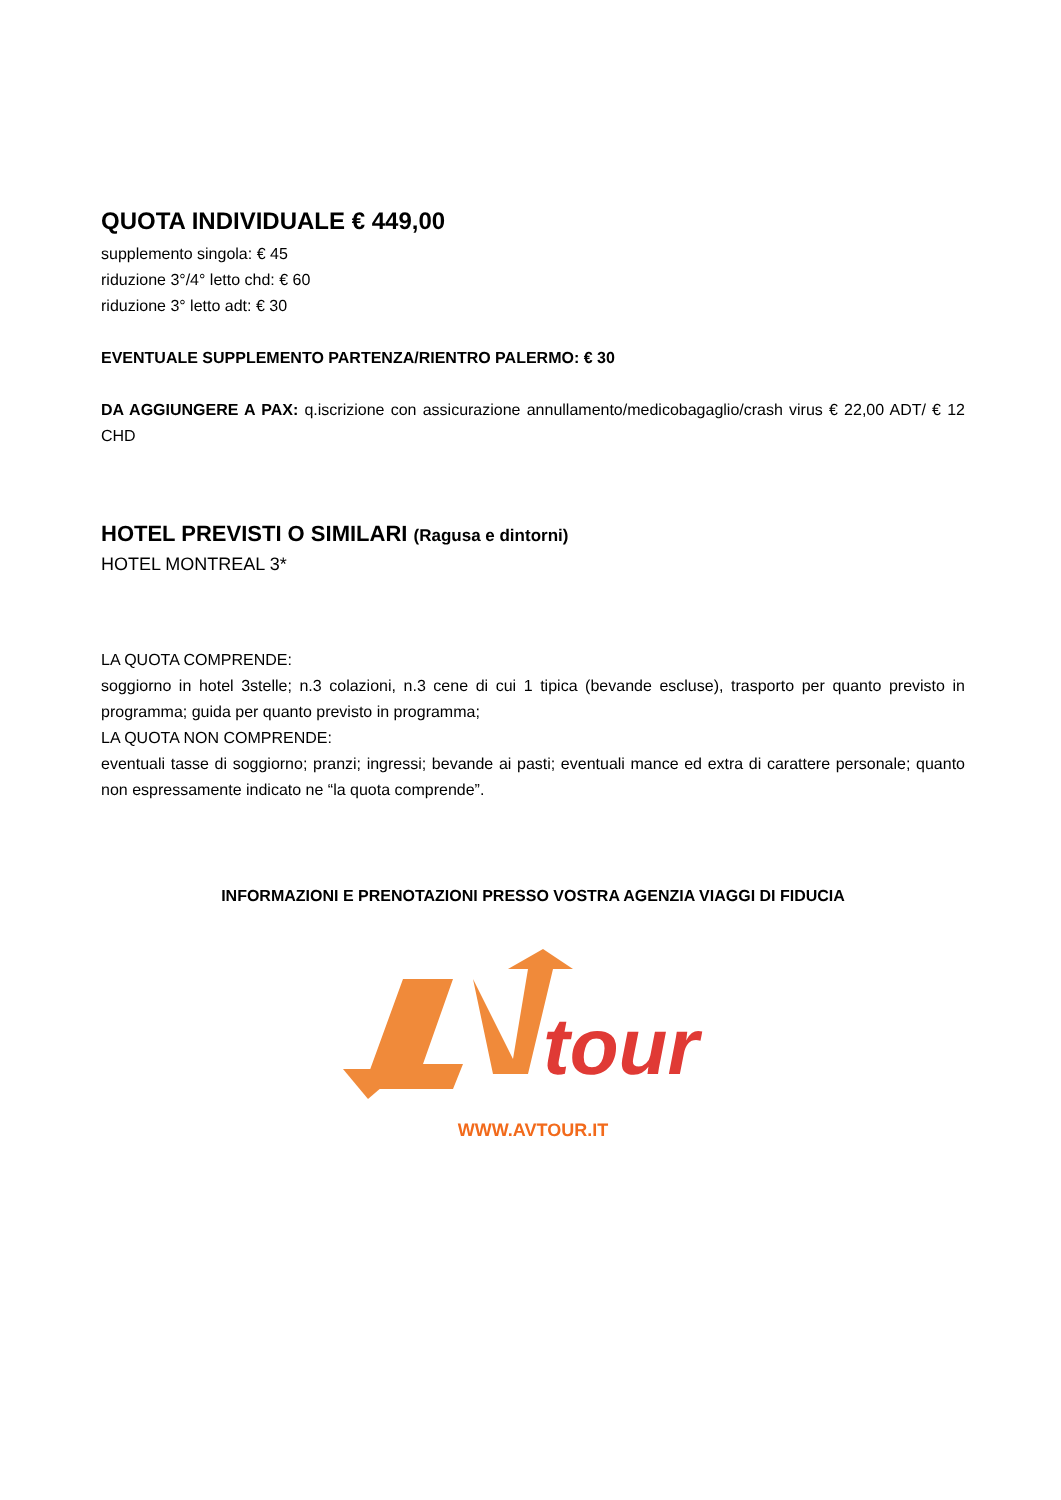QUOTA INDIVIDUALE € 449,00
supplemento singola: € 45
riduzione 3°/4° letto chd: € 60
riduzione 3° letto adt: € 30
EVENTUALE SUPPLEMENTO PARTENZA/RIENTRO PALERMO: € 30
DA AGGIUNGERE A PAX: q.iscrizione con assicurazione annullamento/medicobagaglio/crash virus € 22,00 ADT/ € 12 CHD
HOTEL PREVISTI O SIMILARI (Ragusa e dintorni)
HOTEL MONTREAL 3*
LA QUOTA COMPRENDE:
soggiorno in hotel 3stelle; n.3 colazioni, n.3 cene di cui 1 tipica (bevande escluse), trasporto per quanto previsto in programma; guida per quanto previsto in programma;
LA QUOTA NON COMPRENDE:
eventuali tasse di soggiorno; pranzi; ingressi; bevande ai pasti; eventuali mance ed extra di carattere personale; quanto non espressamente indicato ne “la quota comprende”.
INFORMAZIONI E PRENOTAZIONI PRESSO VOSTRA AGENZIA VIAGGI DI FIDUCIA
tour
WWW.AVTOUR.IT